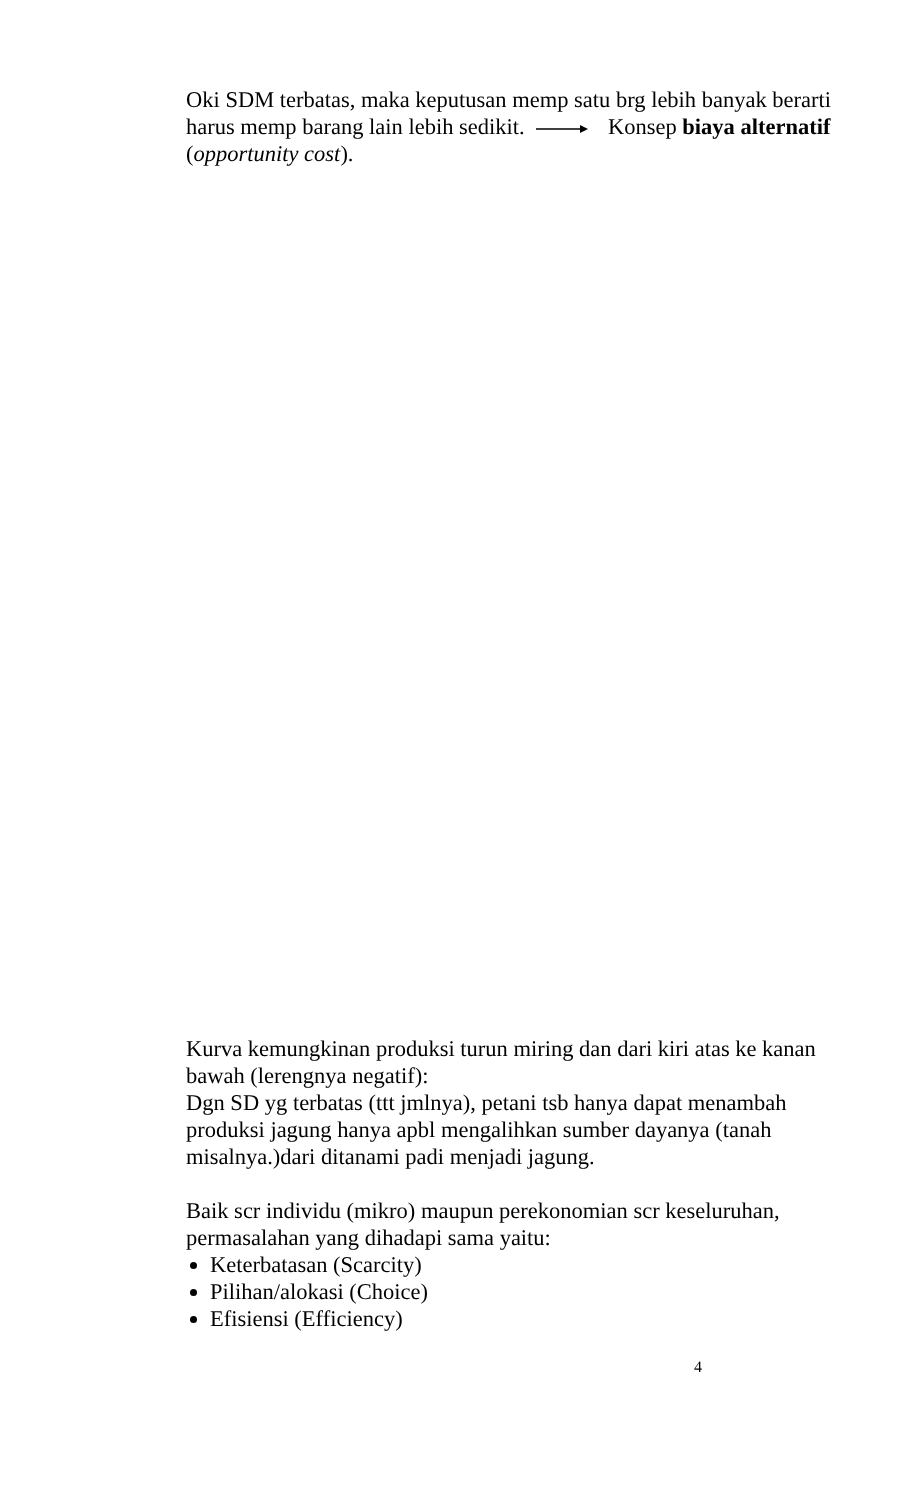Oki SDM terbatas, maka keputusan memp satu brg lebih banyak berarti harus memp barang lain lebih sedikit. Konsep biaya alternatif (opportunity cost).
Kurva kemungkinan produksi turun miring dan dari kiri atas ke kanan bawah (lerengnya negatif):
Dgn SD yg terbatas (ttt jmlnya), petani tsb hanya dapat menambah produksi jagung hanya apbl mengalihkan sumber dayanya (tanah misalnya.)dari ditanami padi menjadi jagung.
Baik scr individu (mikro) maupun perekonomian scr keseluruhan, permasalahan yang dihadapi sama yaitu:
Keterbatasan (Scarcity)
Pilihan/alokasi (Choice)
Efisiensi (Efficiency)
4